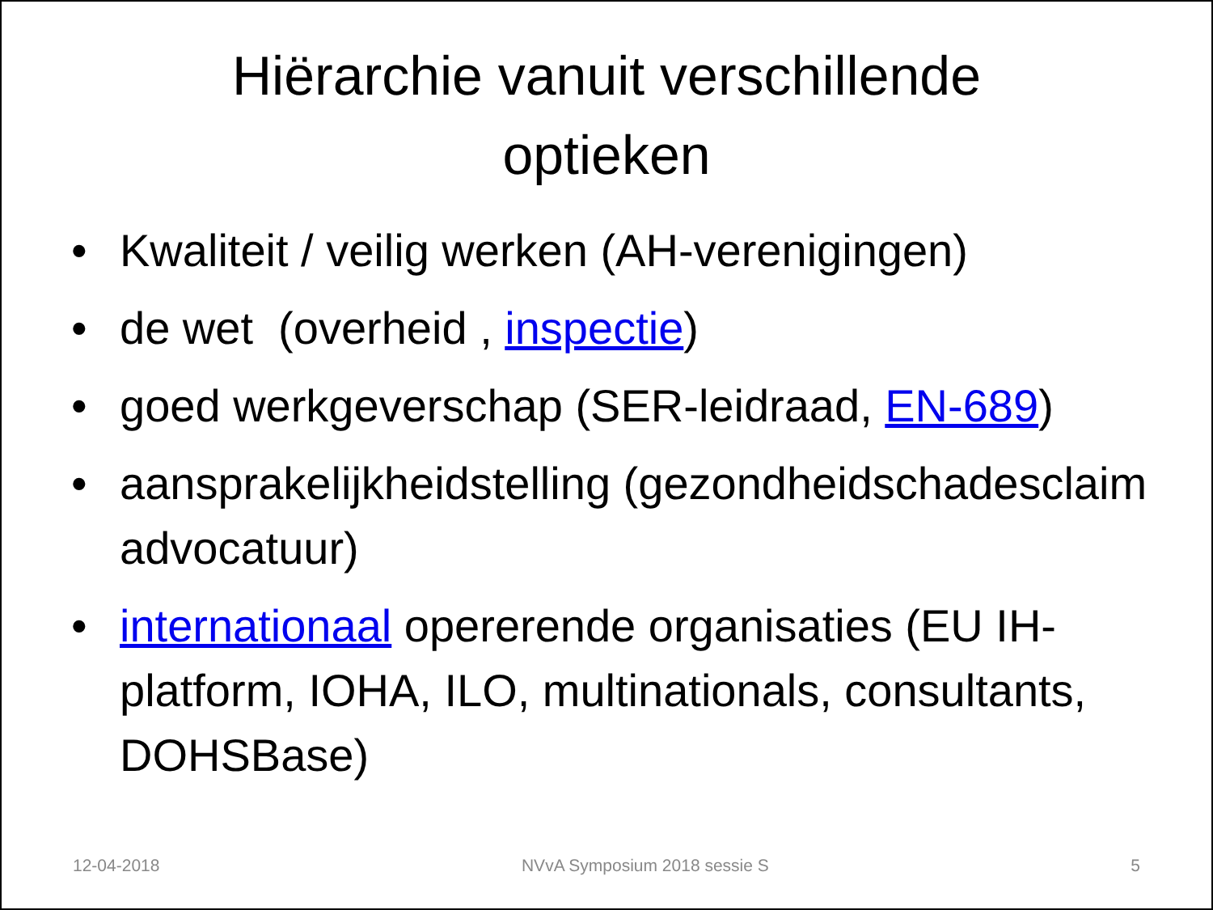Hiërarchie vanuit verschillende
optieken
• Kwaliteit / veilig werken (AH-verenigingen)
• de wet (overheid , inspectie)
• goed werkgeverschap (SER-leidraad, EN-689)
• aansprakelijkheidstelling (gezondheidschadesclaim advocatuur)
• internationaal opererende organisaties (EU IH-platform, IOHA, ILO, multinationals, consultants, DOHSBase)
12-04-2018 NVvA Symposium 2018 sessie S 5